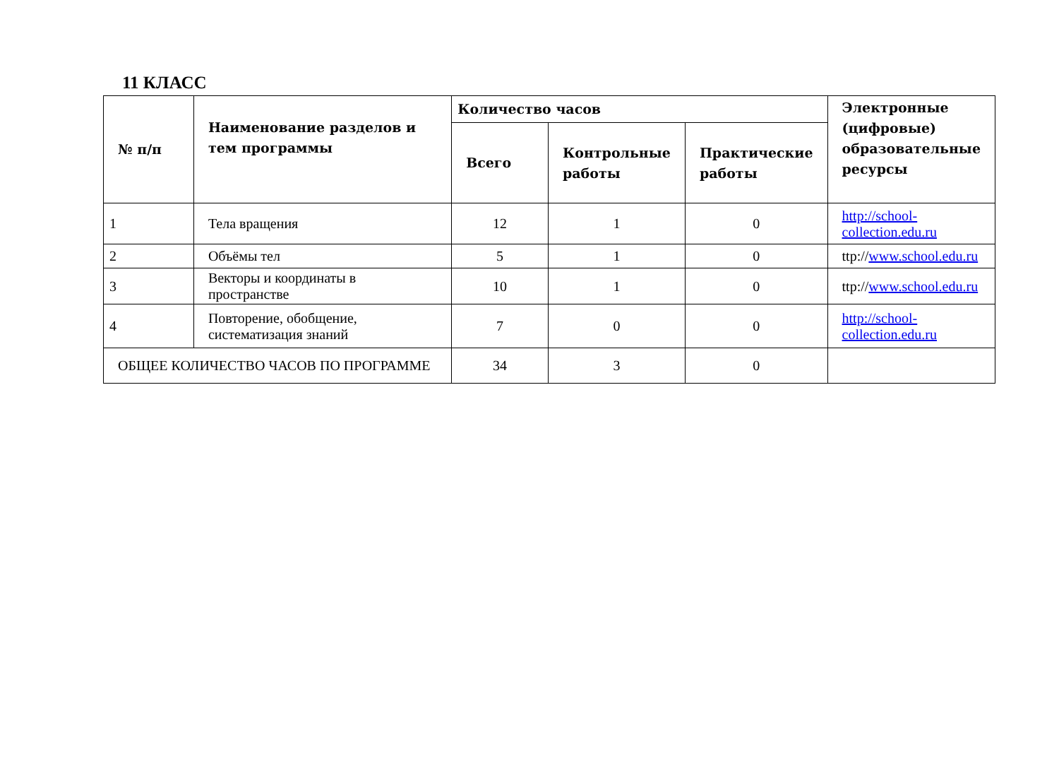11 КЛАСС
| № п/п | Наименование разделов и тем программы | Количество часов | | | Электронные (цифровые) образовательные ресурсы |
| --- | --- | --- | --- | --- | --- |
| | | Всего | Контрольные работы | Практические работы | |
| 1 | Тела вращения | 12 | 1 | 0 | http://school-collection.edu.ru |
| 2 | Объёмы тел | 5 | 1 | 0 | ttp:// www.school.edu.ru |
| 3 | Векторы и координаты в пространстве | 10 | 1 | 0 | ttp:// www.school.edu.ru |
| 4 | Повторение, обобщение, систематизация знаний | 7 | 0 | 0 | http://school-collection.edu.ru |
| ОБЩЕЕ КОЛИЧЕСТВО ЧАСОВ ПО ПРОГРАММЕ | | 34 | 3 | 0 | |